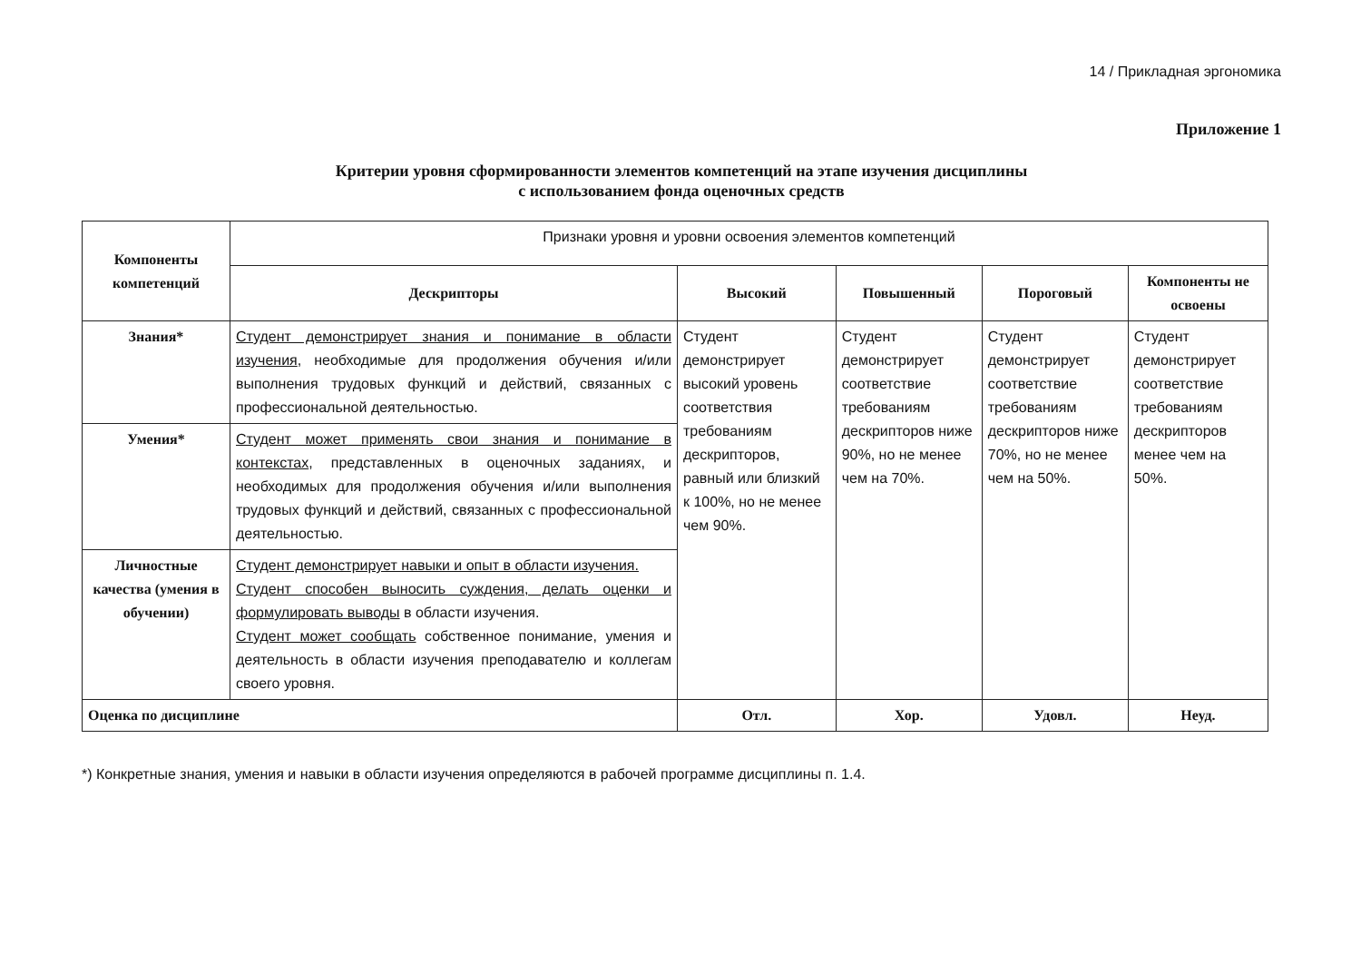14 / Прикладная эргономика
Приложение 1
Критерии уровня сформированности элементов компетенций на этапе изучения дисциплины
с использованием фонда оценочных средств
| Компоненты компетенций | Признаки уровня и уровни освоения элементов компетенций | | | | |
| | Дескрипторы | Высокий | Повышенный | Пороговый | Компоненты не освоены |
| Знания* | Студент демонстрирует знания и понимание в области изучения , необходимые для продолжения обучения и/или выполнения трудовых функций и действий, связанных с профессиональной деятельностью. | Студент демонстрирует высокий уровень соответствия требованиям дескрипторов, равный или близкий к 100%, но не менее чем 90%. | Студент демонстрирует соответствие требованиям дескрипторов ниже 90%, но не менее чем на 70%. | Студент демонстрирует соответствие требованиям дескрипторов ниже 70%, но не менее чем на 50%. | Студент демонстрирует соответствие требованиям дескрипторов менее чем на 50%. |
| Умения* | Студент может применять свои знания и понимание в контекстах , представленных в оценочных заданиях, и необходимых для продолжения обучения и/или выполнения трудовых функций и действий, связанных с профессиональной деятельностью. | | | | |
| Личностные качества (умения в обучении) | Студент демонстрирует навыки и опыт в области изучения. Студент способен выносить суждения, делать оценки и формулировать выводы в области изучения. Студент может сообщать собственное понимание, умения и деятельность в области изучения преподавателю и коллегам своего уровня. | | | | |
| Оценка по дисциплине | | Отл. | Хор. | Удовл. | Неуд. |
*) Конкретные знания, умения и навыки в области изучения определяются в рабочей программе дисциплины п. 1.4.